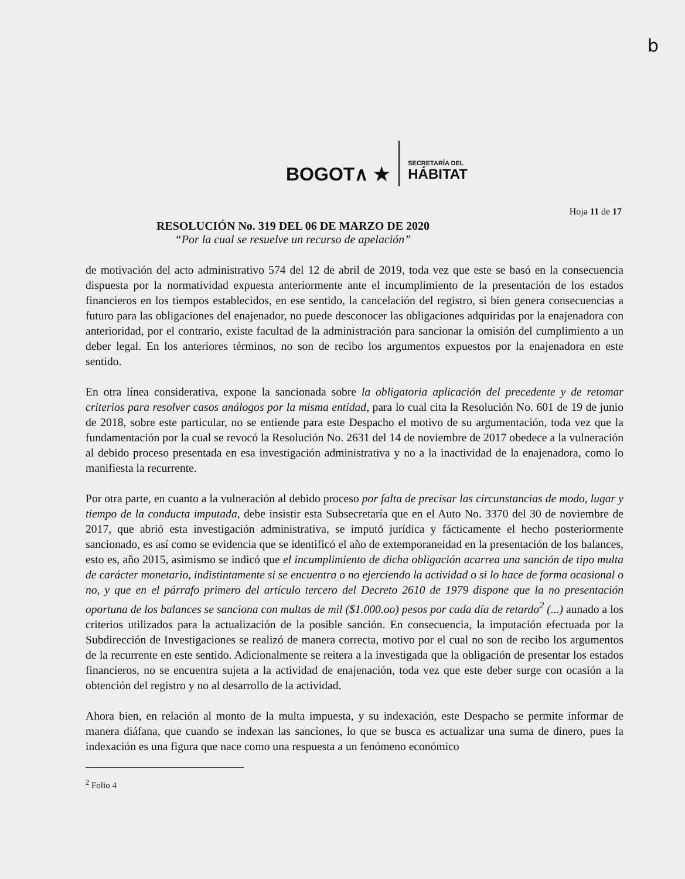b
BOGOT∧ ★
SECRETARÍA DEL
HÁBITAT
Hoja 11 de 17
RESOLUCIÓN No. 319 DEL 06 DE MARZO DE 2020
“Por la cual se resuelve un recurso de apelación”
de motivación del acto administrativo 574 del 12 de abril de 2019, toda vez que este se basó en la consecuencia dispuesta por la normatividad expuesta anteriormente ante el incumplimiento de la presentación de los estados financieros en los tiempos establecidos, en ese sentido, la cancelación del registro, si bien genera consecuencias a futuro para las obligaciones del enajenador, no puede desconocer las obligaciones adquiridas por la enajenadora con anterioridad, por el contrario, existe facultad de la administración para sancionar la omisión del cumplimiento a un deber legal. En los anteriores términos, no son de recibo los argumentos expuestos por la enajenadora en este sentido.
En otra línea considerativa, expone la sancionada sobre la obligatoria aplicación del precedente y de retomar criterios para resolver casos análogos por la misma entidad, para lo cual cita la Resolución No. 601 de 19 de junio de 2018, sobre este particular, no se entiende para este Despacho el motivo de su argumentación, toda vez que la fundamentación por la cual se revocó la Resolución No. 2631 del 14 de noviembre de 2017 obedece a la vulneración al debido proceso presentada en esa investigación administrativa y no a la inactividad de la enajenadora, como lo manifiesta la recurrente.
Por otra parte, en cuanto a la vulneración al debido proceso por falta de precisar las circunstancias de modo, lugar y tiempo de la conducta imputada, debe insistir esta Subsecretaría que en el Auto No. 3370 del 30 de noviembre de 2017, que abrió esta investigación administrativa, se imputó jurídica y fácticamente el hecho posteriormente sancionado, es así como se evidencia que se identificó el año de extemporaneidad en la presentación de los balances, esto es, año 2015, asimismo se indicó que el incumplimiento de dicha obligación acarrea una sanción de tipo multa de carácter monetario, indistintamente si se encuentra o no ejerciendo la actividad o si lo hace de forma ocasional o no, y que en el párrafo primero del artículo tercero del Decreto 2610 de 1979 dispone que la no presentación oportuna de los balances se sanciona con multas de mil ($1.000.oo) pesos por cada día de retardo<sup>2</sup> (...) aunado a los criterios utilizados para la actualización de la posible sanción. En consecuencia, la imputación efectuada por la Subdirección de Investigaciones se realizó de manera correcta, motivo por el cual no son de recibo los argumentos de la recurrente en este sentido. Adicionalmente se reitera a la investigada que la obligación de presentar los estados financieros, no se encuentra sujeta a la actividad de enajenación, toda vez que este deber surge con ocasión a la obtención del registro y no al desarrollo de la actividad.
Ahora bien, en relación al monto de la multa impuesta, y su indexación, este Despacho se permite informar de manera diáfana, que cuando se indexan las sanciones, lo que se busca es actualizar una suma de dinero, pues la indexación es una figura que nace como una respuesta a un fenómeno económico
<sup>2</sup> Folio 4